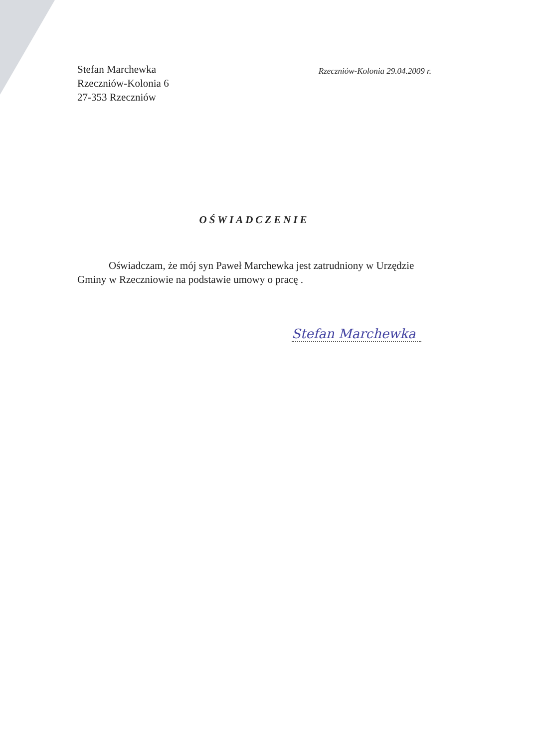Stefan Marchewka
Rzeczniów-Kolonia 6
27-353 Rzeczniów
Rzeczniów-Kolonia 29.04.2009 r.
OŚWIADCZENIE
Oświadczam, że mój syn Paweł Marchewka jest zatrudniony w Urzędzie Gminy w Rzeczniowie na podstawie umowy o pracę .
Stefan Marchewka